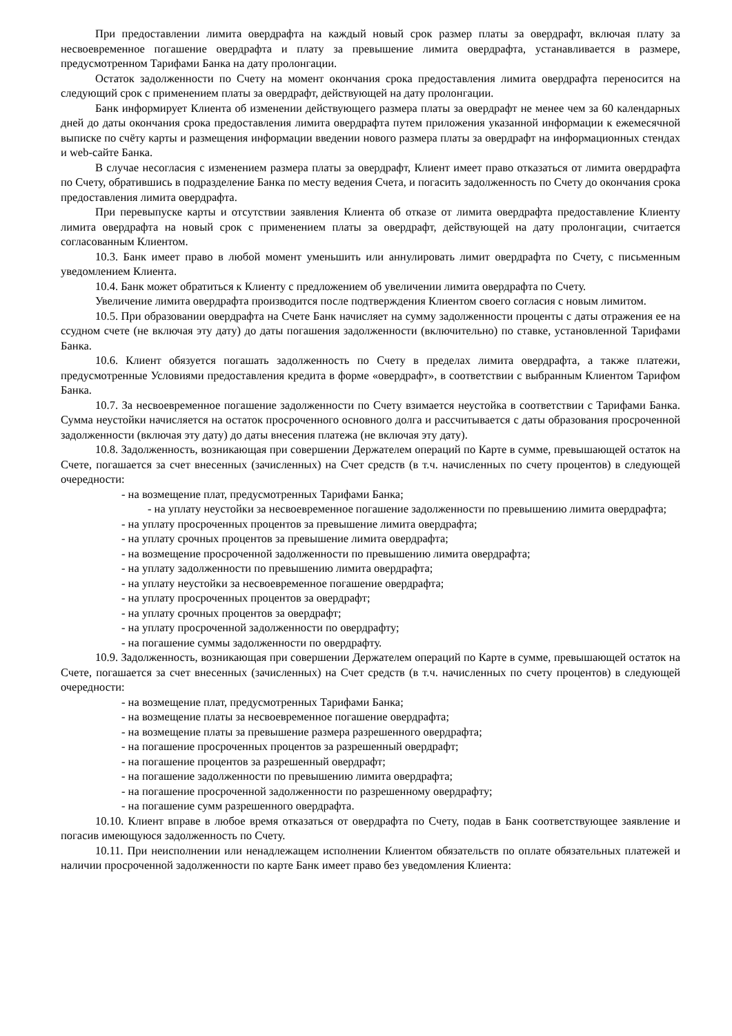При предоставлении лимита овердрафта на каждый новый срок размер платы за овердрафт, включая плату за несвоевременное погашение овердрафта и плату за превышение лимита овердрафта, устанавливается в размере, предусмотренном Тарифами Банка на дату пролонгации.
Остаток задолженности по Счету на момент окончания срока предоставления лимита овердрафта переносится на следующий срок с применением платы за овердрафт, действующей на дату пролонгации.
Банк информирует Клиента об изменении действующего размера платы за овердрафт не менее чем за 60 календарных дней до даты окончания срока предоставления лимита овердрафта путем приложения указанной информации к ежемесячной выписке по счёту карты и размещения информации введении нового размера платы за овердрафт на информационных стендах и web-сайте Банка.
В случае несогласия с изменением размера платы за овердрафт, Клиент имеет право отказаться от лимита овердрафта по Счету, обратившись в подразделение Банка по месту ведения Счета, и погасить задолженность по Счету до окончания срока предоставления лимита овердрафта.
При перевыпуске карты и отсутствии заявления Клиента об отказе от лимита овердрафта предоставление Клиенту лимита овердрафта на новый срок с применением платы за овердрафт, действующей на дату пролонгации, считается согласованным Клиентом.
10.3. Банк имеет право в любой момент уменьшить или аннулировать лимит овердрафта по Счету, с письменным уведомлением Клиента.
10.4. Банк может обратиться к Клиенту с предложением об увеличении лимита овердрафта по Счету.
Увеличение лимита овердрафта производится после подтверждения Клиентом своего согласия с новым лимитом.
10.5. При образовании овердрафта на Счете Банк начисляет на сумму задолженности проценты с даты отражения ее на ссудном счете (не включая эту дату) до даты погашения задолженности (включительно) по ставке, установленной Тарифами Банка.
10.6. Клиент обязуется погашать задолженность по Счету в пределах лимита овердрафта, а также платежи, предусмотренные Условиями предоставления кредита в форме «овердрафт», в соответствии с выбранным Клиентом Тарифом Банка.
10.7. За несвоевременное погашение задолженности по Счету взимается неустойка в соответствии с Тарифами Банка. Сумма неустойки начисляется на остаток просроченного основного долга и рассчитывается с даты образования просроченной задолженности (включая эту дату) до даты внесения платежа (не включая эту дату).
10.8. Задолженность, возникающая при совершении Держателем операций по Карте в сумме, превышающей остаток на Счете, погашается за счет внесенных (зачисленных) на Счет средств (в т.ч. начисленных по счету процентов) в следующей очередности:
- на возмещение плат, предусмотренных Тарифами Банка;
- на уплату неустойки за несвоевременное погашение задолженности по превышению лимита овердрафта;
- на уплату просроченных процентов за превышение лимита овердрафта;
- на уплату срочных процентов за превышение лимита овердрафта;
- на возмещение просроченной задолженности по превышению лимита овердрафта;
- на уплату задолженности по превышению лимита овердрафта;
- на уплату неустойки за несвоевременное погашение овердрафта;
- на уплату просроченных процентов за овердрафт;
- на уплату срочных процентов за овердрафт;
- на уплату просроченной задолженности по овердрафту;
- на погашение суммы задолженности по овердрафту.
10.9. Задолженность, возникающая при совершении Держателем операций по Карте в сумме, превышающей остаток на Счете, погашается за счет внесенных (зачисленных) на Счет средств (в т.ч. начисленных по счету процентов) в следующей очередности:
- на возмещение плат, предусмотренных Тарифами Банка;
- на возмещение платы за несвоевременное погашение овердрафта;
- на возмещение платы за превышение размера разрешенного овердрафта;
- на погашение просроченных процентов за разрешенный овердрафт;
- на погашение процентов за разрешенный овердрафт;
- на погашение задолженности по превышению лимита овердрафта;
- на погашение просроченной задолженности по разрешенному овердрафту;
- на погашение сумм разрешенного овердрафта.
10.10. Клиент вправе в любое время отказаться от овердрафта по Счету, подав в Банк соответствующее заявление и погасив имеющуюся задолженность по Счету.
10.11. При неисполнении или ненадлежащем исполнении Клиентом обязательств по оплате обязательных платежей и наличии просроченной задолженности по карте Банк имеет право без уведомления Клиента: